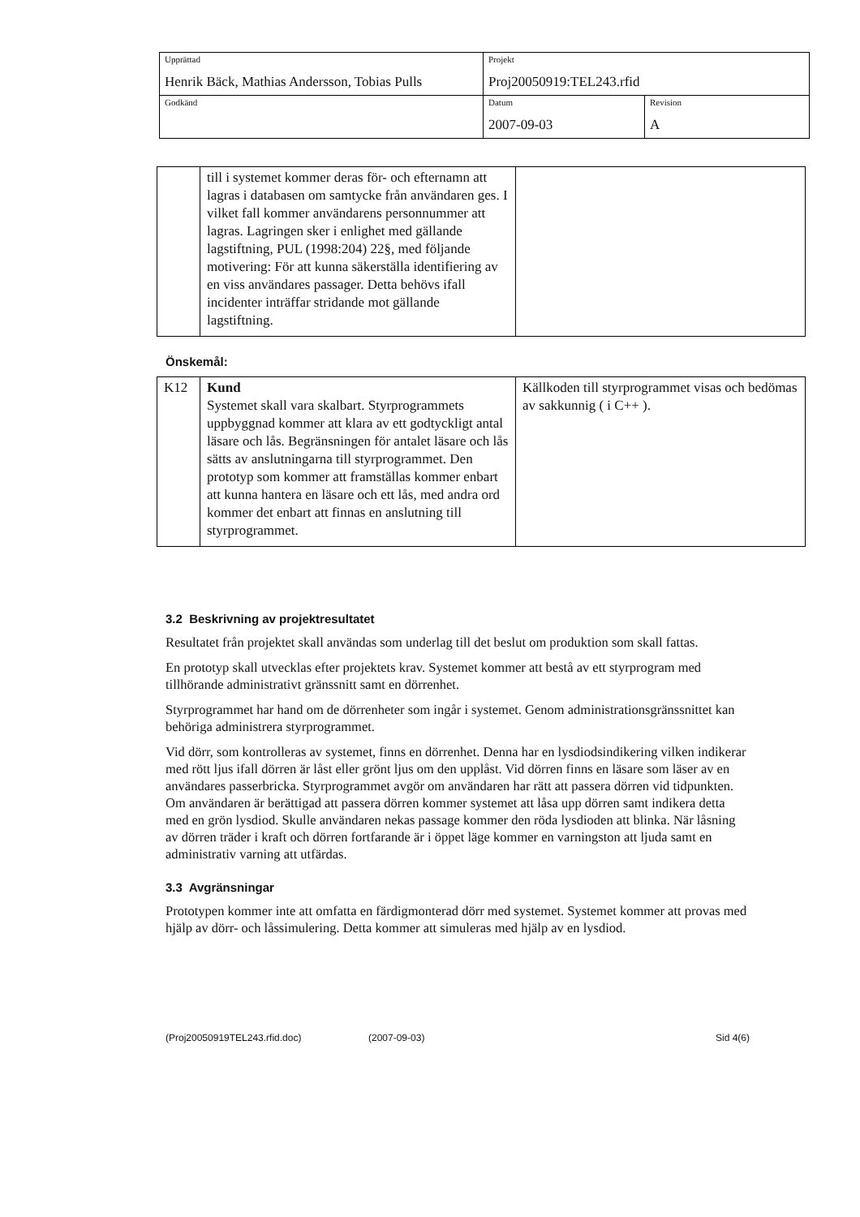| Upprättad Henrik Bäck, Mathias Andersson, Tobias Pulls | Projekt Proj20050919:TEL243.rfid | |
| Godkänd | Datum 2007-09-03 | Revision A |
| | till i systemet kommer deras för- och efternamn att lagras i databasen om samtycke från användaren ges. I vilket fall kommer användarens personnummer att lagras. Lagringen sker i enlighet med gällande lagstiftning, PUL (1998:204) 22§, med följande motivering: För att kunna säkerställa identifiering av en viss användares passager. Detta behövs ifall incidenter inträffar stridande mot gällande lagstiftning. | |
Önskemål:
| K12 | Kund Systemet skall vara skalbart. Styrprogrammets uppbyggnad kommer att klara av ett godtyckligt antal läsare och lås. Begränsningen för antalet läsare och lås sätts av anslutningarna till styrprogrammet. Den prototyp som kommer att framställas kommer enbart att kunna hantera en läsare och ett lås, med andra ord kommer det enbart att finnas en anslutning till styrprogrammet. | Källkoden till styrprogrammet visas och bedömas av sakkunnig ( i C++ ). |
3.2 Beskrivning av projektresultatet
Resultatet från projektet skall användas som underlag till det beslut om produktion som skall fattas.
En prototyp skall utvecklas efter projektets krav. Systemet kommer att bestå av ett styrprogram med tillhörande administrativt gränssnitt samt en dörrenhet.
Styrprogrammet har hand om de dörrenheter som ingår i systemet. Genom administrationsgränssnittet kan behöriga administrera styrprogrammet.
Vid dörr, som kontrolleras av systemet, finns en dörrenhet. Denna har en lysdiodsindikering vilken indikerar med rött ljus ifall dörren är låst eller grönt ljus om den upplåst. Vid dörren finns en läsare som läser av en användares passerbricka. Styrprogrammet avgör om användaren har rätt att passera dörren vid tidpunkten. Om användaren är berättigad att passera dörren kommer systemet att låsa upp dörren samt indikera detta med en grön lysdiod. Skulle användaren nekas passage kommer den röda lysdioden att blinka. När låsning av dörren träder i kraft och dörren fortfarande är i öppet läge kommer en varningston att ljuda samt en administrativ varning att utfärdas.
3.3 Avgränsningar
Prototypen kommer inte att omfatta en färdigmonterad dörr med systemet. Systemet kommer att provas med hjälp av dörr- och låssimulering. Detta kommer att simuleras med hjälp av en lysdiod.
(Proj20050919TEL243.rfid.doc) (2007-09-03) Sid 4(6)